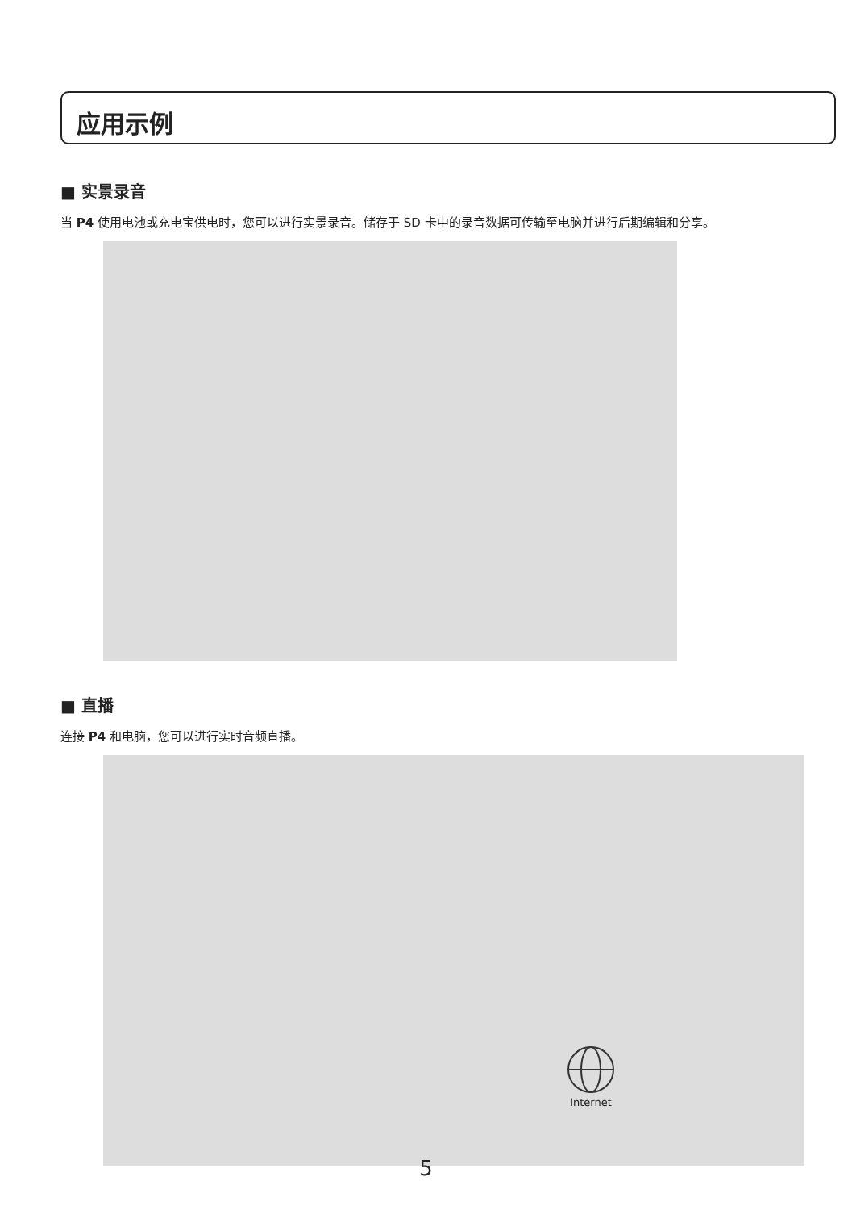应用示例
■ 实景录音
当 P4 使用电池或充电宝供电时，您可以进行实景录音。储存于 SD 卡中的录音数据可传输至电脑并进行后期编辑和分享。
■ 直播
连接 P4 和电脑，您可以进行实时音频直播。
Internet
5